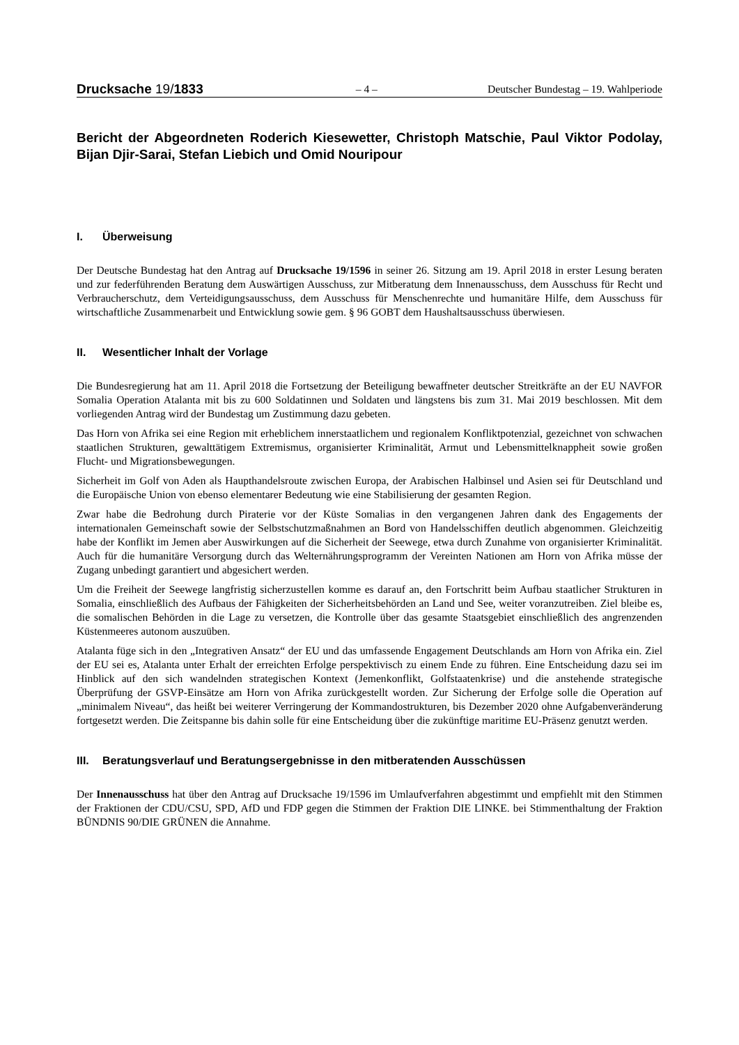Drucksache 19/1833 – 4 – Deutscher Bundestag – 19. Wahlperiode
Bericht der Abgeordneten Roderich Kiesewetter, Christoph Matschie, Paul Viktor Podolay, Bijan Djir-Sarai, Stefan Liebich und Omid Nouripour
I. Überweisung
Der Deutsche Bundestag hat den Antrag auf Drucksache 19/1596 in seiner 26. Sitzung am 19. April 2018 in erster Lesung beraten und zur federführenden Beratung dem Auswärtigen Ausschuss, zur Mitberatung dem Innenausschuss, dem Ausschuss für Recht und Verbraucherschutz, dem Verteidigungsausschuss, dem Ausschuss für Menschenrechte und humanitäre Hilfe, dem Ausschuss für wirtschaftliche Zusammenarbeit und Entwicklung sowie gem. § 96 GOBT dem Haushaltsausschuss überwiesen.
II. Wesentlicher Inhalt der Vorlage
Die Bundesregierung hat am 11. April 2018 die Fortsetzung der Beteiligung bewaffneter deutscher Streitkräfte an der EU NAVFOR Somalia Operation Atalanta mit bis zu 600 Soldatinnen und Soldaten und längstens bis zum 31. Mai 2019 beschlossen. Mit dem vorliegenden Antrag wird der Bundestag um Zustimmung dazu gebeten.
Das Horn von Afrika sei eine Region mit erheblichem innerstaatlichem und regionalem Konfliktpotenzial, gezeichnet von schwachen staatlichen Strukturen, gewalttätigem Extremismus, organisierter Kriminalität, Armut und Lebensmittelknappheit sowie großen Flucht- und Migrationsbewegungen.
Sicherheit im Golf von Aden als Haupthandelsroute zwischen Europa, der Arabischen Halbinsel und Asien sei für Deutschland und die Europäische Union von ebenso elementarer Bedeutung wie eine Stabilisierung der gesamten Region.
Zwar habe die Bedrohung durch Piraterie vor der Küste Somalias in den vergangenen Jahren dank des Engagements der internationalen Gemeinschaft sowie der Selbstschutzmaßnahmen an Bord von Handelsschiffen deutlich abgenommen. Gleichzeitig habe der Konflikt im Jemen aber Auswirkungen auf die Sicherheit der Seewege, etwa durch Zunahme von organisierter Kriminalität. Auch für die humanitäre Versorgung durch das Welternährungsprogramm der Vereinten Nationen am Horn von Afrika müsse der Zugang unbedingt garantiert und abgesichert werden.
Um die Freiheit der Seewege langfristig sicherzustellen komme es darauf an, den Fortschritt beim Aufbau staatlicher Strukturen in Somalia, einschließlich des Aufbaus der Fähigkeiten der Sicherheitsbehörden an Land und See, weiter voranzutreiben. Ziel bleibe es, die somalischen Behörden in die Lage zu versetzen, die Kontrolle über das gesamte Staatsgebiet einschließlich des angrenzenden Küstenmeeres autonom auszuüben.
Atalanta füge sich in den „Integrativen Ansatz“ der EU und das umfassende Engagement Deutschlands am Horn von Afrika ein. Ziel der EU sei es, Atalanta unter Erhalt der erreichten Erfolge perspektivisch zu einem Ende zu führen. Eine Entscheidung dazu sei im Hinblick auf den sich wandelnden strategischen Kontext (Jemenkonflikt, Golfstaatenkrise) und die anstehende strategische Überprüfung der GSVP-Einsätze am Horn von Afrika zurückgestellt worden. Zur Sicherung der Erfolge solle die Operation auf „minimalem Niveau“, das heißt bei weiterer Verringerung der Kommandostrukturen, bis Dezember 2020 ohne Aufgabenveränderung fortgesetzt werden. Die Zeitspanne bis dahin solle für eine Entscheidung über die zukünftige maritime EU-Präsenz genutzt werden.
III. Beratungsverlauf und Beratungsergebnisse in den mitberatenden Ausschüssen
Der Innenausschuss hat über den Antrag auf Drucksache 19/1596 im Umlaufverfahren abgestimmt und empfiehlt mit den Stimmen der Fraktionen der CDU/CSU, SPD, AfD und FDP gegen die Stimmen der Fraktion DIE LINKE. bei Stimmenthaltung der Fraktion BÜNDNIS 90/DIE GRÜNEN die Annahme.